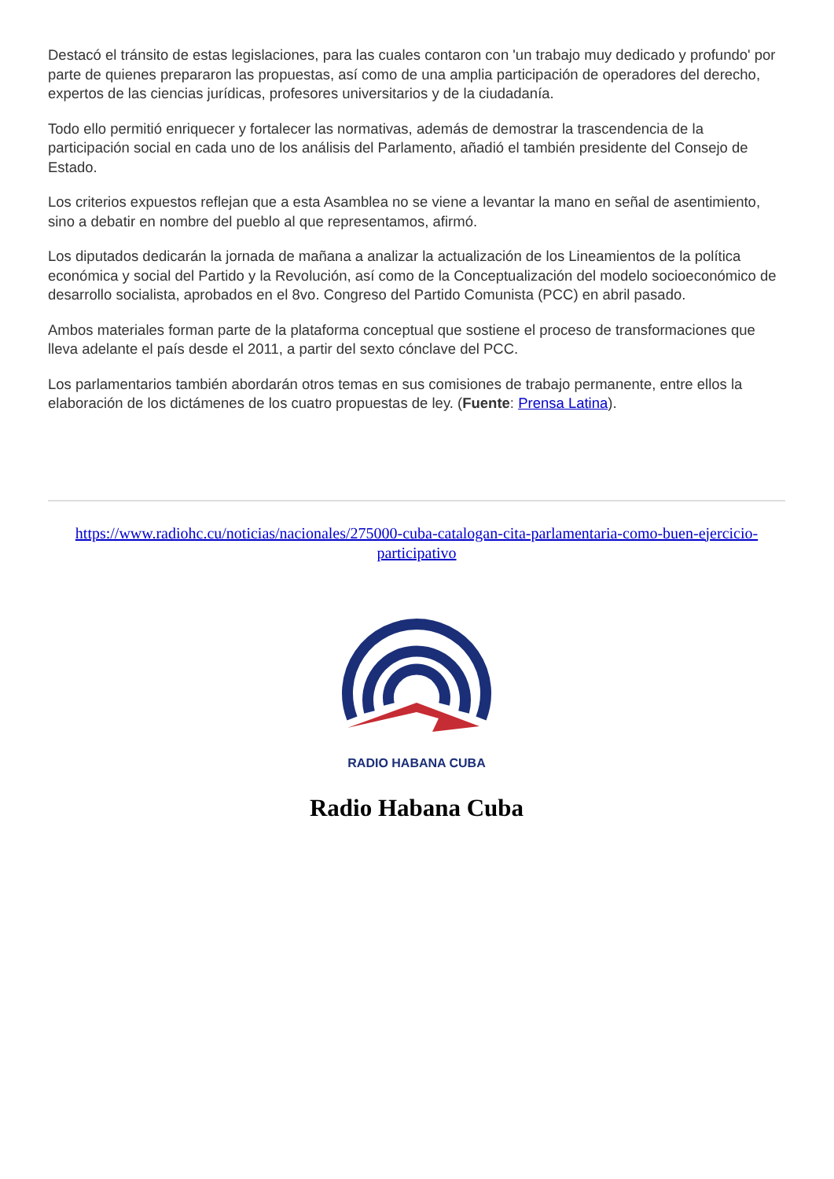Destacó el tránsito de estas legislaciones, para las cuales contaron con 'un trabajo muy dedicado y profundo' por parte de quienes prepararon las propuestas, así como de una amplia participación de operadores del derecho, expertos de las ciencias jurídicas, profesores universitarios y de la ciudadanía.
Todo ello permitió enriquecer y fortalecer las normativas, además de demostrar la trascendencia de la participación social en cada uno de los análisis del Parlamento, añadió el también presidente del Consejo de Estado.
Los criterios expuestos reflejan que a esta Asamblea no se viene a levantar la mano en señal de asentimiento, sino a debatir en nombre del pueblo al que representamos, afirmó.
Los diputados dedicarán la jornada de mañana a analizar la actualización de los Lineamientos de la política económica y social del Partido y la Revolución, así como de la Conceptualización del modelo socioeconómico de desarrollo socialista, aprobados en el 8vo. Congreso del Partido Comunista (PCC) en abril pasado.
Ambos materiales forman parte de la plataforma conceptual que sostiene el proceso de transformaciones que lleva adelante el país desde el 2011, a partir del sexto cónclave del PCC.
Los parlamentarios también abordarán otros temas en sus comisiones de trabajo permanente, entre ellos la elaboración de los dictámenes de los cuatro propuestas de ley. (Fuente: Prensa Latina).
https://www.radiohc.cu/noticias/nacionales/275000-cuba-catalogan-cita-parlamentaria-como-buen-ejercicio-participativo
RADIO HABANA CUBA
Radio Habana Cuba